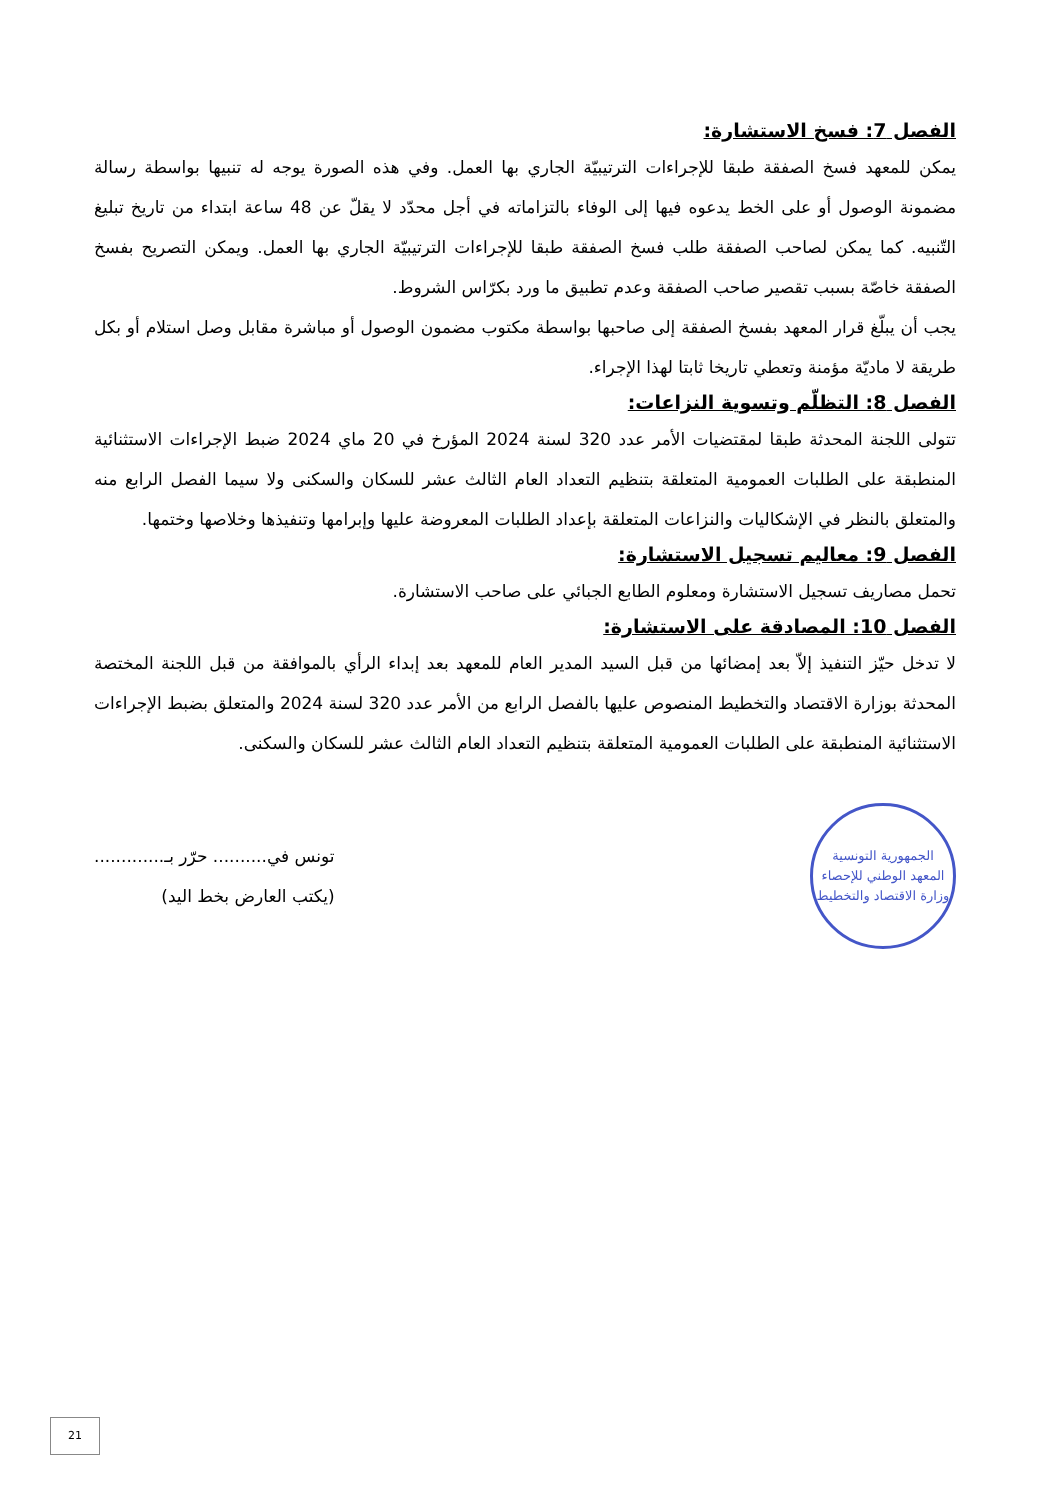الفصل 7: فسخ الاستشارة:
يمكن للمعهد فسخ الصفقة طبقا للإجراءات الترتيبيّة الجاري بها العمل. وفي هذه الصورة يوجه له تنبيها بواسطة رسالة مضمونة الوصول أو على الخط يدعوه فيها إلى الوفاء بالتزاماته في أجل محدّد لا يقلّ عن 48 ساعة ابتداء من تاريخ تبليغ التّنبيه. كما يمكن لصاحب الصفقة طلب فسخ الصفقة طبقا للإجراءات الترتيبيّة الجاري بها العمل. ويمكن التصريح بفسخ الصفقة خاصّة بسبب تقصير صاحب الصفقة وعدم تطبيق ما ورد بكرّاس الشروط.
يجب أن يبلّغ قرار المعهد بفسخ الصفقة إلى صاحبها بواسطة مكتوب مضمون الوصول أو مباشرة مقابل وصل استلام أو بكل طريقة لا ماديّة مؤمنة وتعطي تاريخا ثابتا لهذا الإجراء.
الفصل 8: التظلّم وتسوية النزاعات:
تتولى اللجنة المحدثة طبقا لمقتضيات الأمر عدد 320 لسنة 2024 المؤرخ في 20 ماي 2024 ضبط الإجراءات الاستثنائية المنطبقة على الطلبات العمومية المتعلقة بتنظيم التعداد العام الثالث عشر للسكان والسكنى ولا سيما الفصل الرابع منه والمتعلق بالنظر في الإشكاليات والنزاعات المتعلقة بإعداد الطلبات المعروضة عليها وإبرامها وتنفيذها وخلاصها وختمها.
الفصل 9: معاليم تسجيل الاستشارة:
تحمل مصاريف تسجيل الاستشارة ومعلوم الطابع الجبائي على صاحب الاستشارة.
الفصل 10: المصادقة على الاستشارة:
لا تدخل حيّز التنفيذ إلاّ بعد إمضائها من قبل السيد المدير العام للمعهد بعد إبداء الرأي بالموافقة من قبل اللجنة المختصة المحدثة بوزارة الاقتصاد والتخطيط المنصوص عليها بالفصل الرابع من الأمر عدد 320 لسنة 2024 والمتعلق بضبط الإجراءات الاستثنائية المنطبقة على الطلبات العمومية المتعلقة بتنظيم التعداد العام الثالث عشر للسكان والسكنى.
الجمهورية التونسية
المعهد الوطني للإحصاء
وزارة الاقتصاد والتخطيط
تونس في.......... حرّر بـ.............
(يكتب العارض بخط اليد)
21